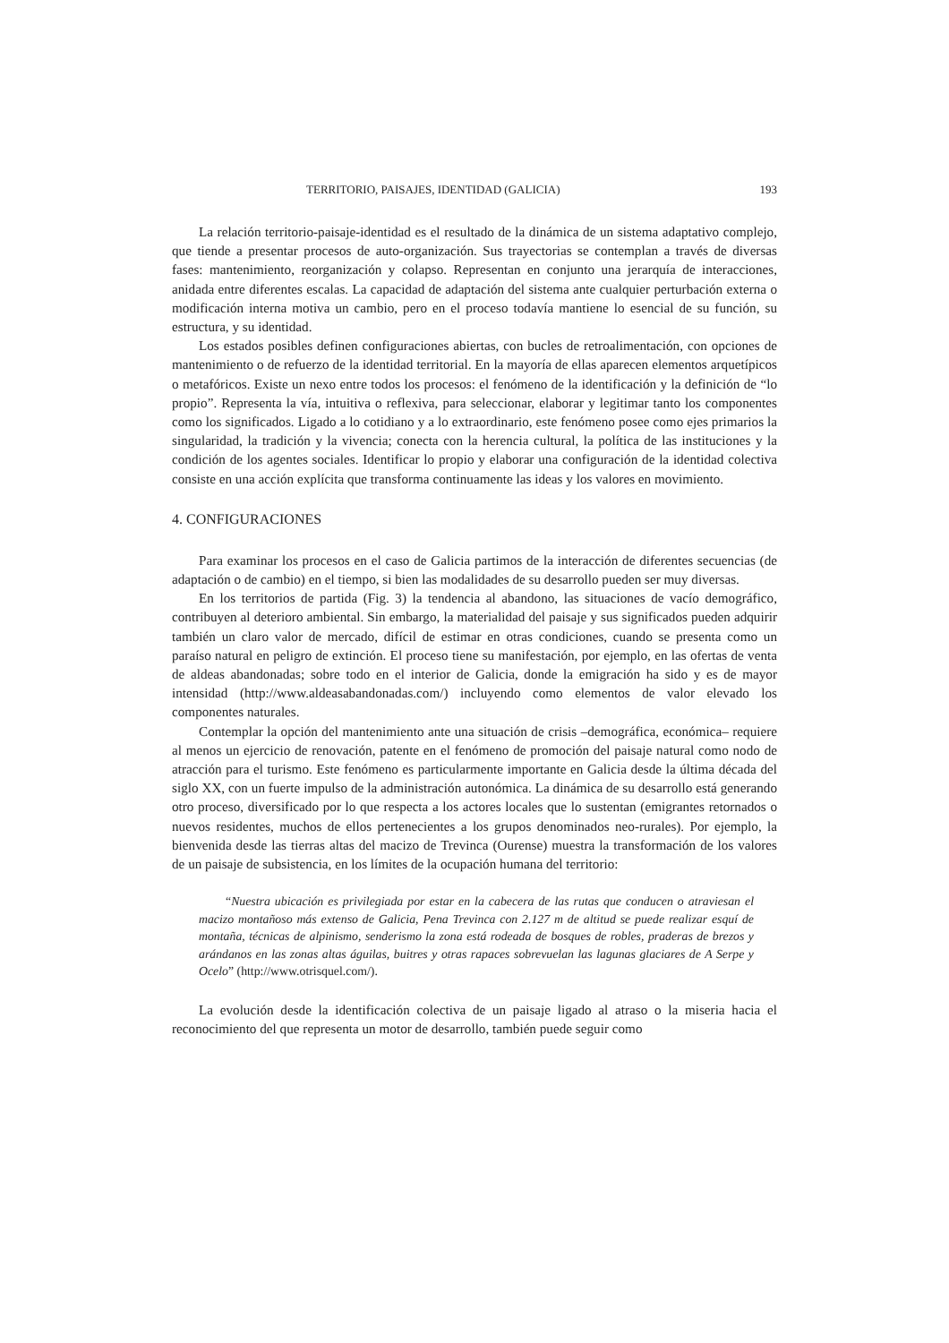TERRITORIO, PAISAJES, IDENTIDAD (GALICIA) 193
La relación territorio-paisaje-identidad es el resultado de la dinámica de un sistema adaptativo complejo, que tiende a presentar procesos de auto-organización. Sus trayectorias se contemplan a través de diversas fases: mantenimiento, reorganización y colapso. Representan en conjunto una jerarquía de interacciones, anidada entre diferentes escalas. La capacidad de adaptación del sistema ante cualquier perturbación externa o modificación interna motiva un cambio, pero en el proceso todavía mantiene lo esencial de su función, su estructura, y su identidad.
Los estados posibles definen configuraciones abiertas, con bucles de retroalimentación, con opciones de mantenimiento o de refuerzo de la identidad territorial. En la mayoría de ellas aparecen elementos arquetípicos o metafóricos. Existe un nexo entre todos los procesos: el fenómeno de la identificación y la definición de “lo propio”. Representa la vía, intuitiva o reflexiva, para seleccionar, elaborar y legitimar tanto los componentes como los significados. Ligado a lo cotidiano y a lo extraordinario, este fenómeno posee como ejes primarios la singularidad, la tradición y la vivencia; conecta con la herencia cultural, la política de las instituciones y la condición de los agentes sociales. Identificar lo propio y elaborar una configuración de la identidad colectiva consiste en una acción explícita que transforma continuamente las ideas y los valores en movimiento.
4. CONFIGURACIONES
Para examinar los procesos en el caso de Galicia partimos de la interacción de diferentes secuencias (de adaptación o de cambio) en el tiempo, si bien las modalidades de su desarrollo pueden ser muy diversas.
En los territorios de partida (Fig. 3) la tendencia al abandono, las situaciones de vacío demográfico, contribuyen al deterioro ambiental. Sin embargo, la materialidad del paisaje y sus significados pueden adquirir también un claro valor de mercado, difícil de estimar en otras condiciones, cuando se presenta como un paraíso natural en peligro de extinción. El proceso tiene su manifestación, por ejemplo, en las ofertas de venta de aldeas abandonadas; sobre todo en el interior de Galicia, donde la emigración ha sido y es de mayor intensidad (http://www.aldeasabandonadas.com/) incluyendo como elementos de valor elevado los componentes naturales.
Contemplar la opción del mantenimiento ante una situación de crisis –demográfica, económica– requiere al menos un ejercicio de renovación, patente en el fenómeno de promoción del paisaje natural como nodo de atracción para el turismo. Este fenómeno es particularmente importante en Galicia desde la última década del siglo XX, con un fuerte impulso de la administración autonómica. La dinámica de su desarrollo está generando otro proceso, diversificado por lo que respecta a los actores locales que lo sustentan (emigrantes retornados o nuevos residentes, muchos de ellos pertenecientes a los grupos denominados neo-rurales). Por ejemplo, la bienvenida desde las tierras altas del macizo de Trevinca (Ourense) muestra la transformación de los valores de un paisaje de subsistencia, en los límites de la ocupación humana del territorio:
“Nuestra ubicación es privilegiada por estar en la cabecera de las rutas que conducen o atraviesan el macizo montañoso más extenso de Galicia, Pena Trevinca con 2.127 m de altitud se puede realizar esquí de montaña, técnicas de alpinismo, senderismo la zona está rodeada de bosques de robles, praderas de brezos y arándanos en las zonas altas águilas, buitres y otras rapaces sobrevuelan las lagunas glaciares de A Serpe y Ocelo” (http://www.otrisquel.com/).
La evolución desde la identificación colectiva de un paisaje ligado al atraso o la miseria hacia el reconocimiento del que representa un motor de desarrollo, también puede seguir como